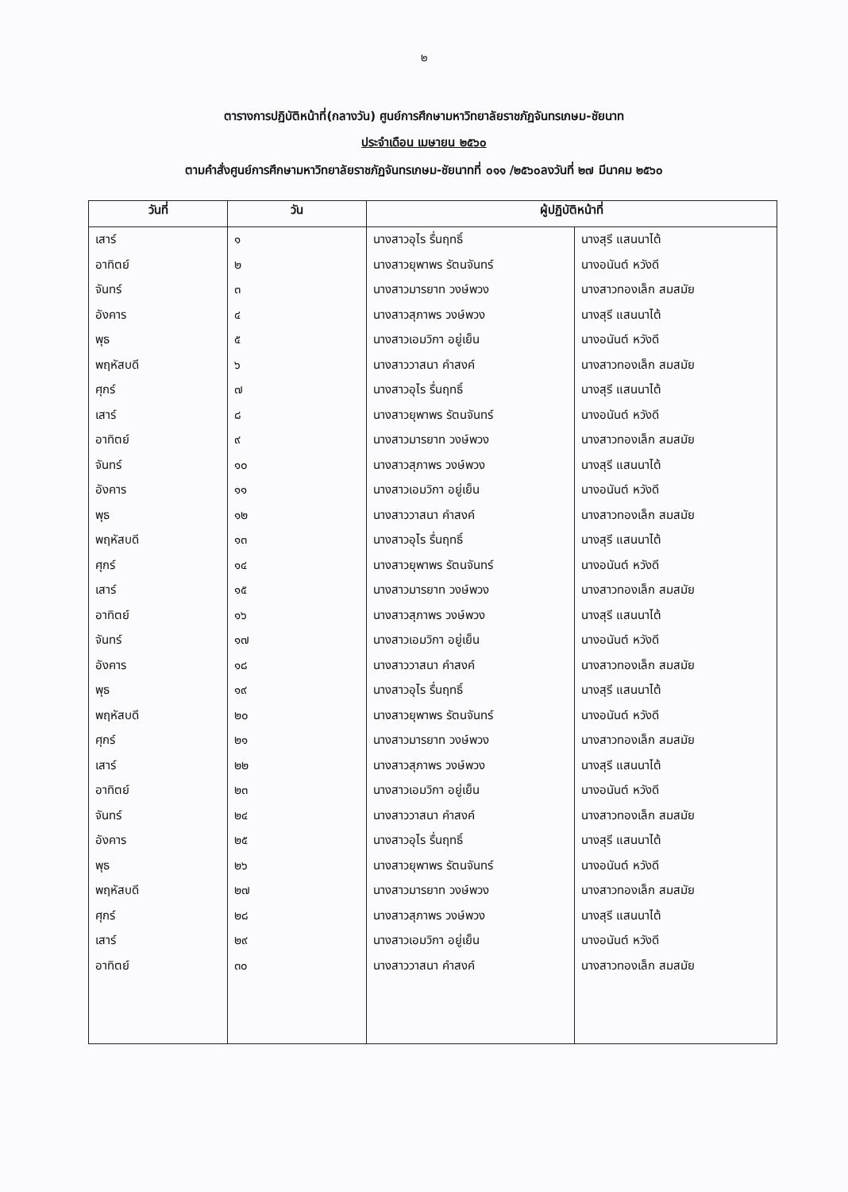๒
ตารางการปฏิบัติหน้าที่(กลางวัน) ศูนย์การศึกษามหาวิทยาลัยราชภัฏจันทรเกษม-ชัยนาท
ประจำเดือน เมษายน ๒๕๖๐
ตามคำสั่งศูนย์การศึกษามหาวิทยาลัยราชภัฏจันทรเกษม-ชัยนาทที่ ๐๑๑ /๒๕๖๐ลงวันที่ ๒๗ มีนาคม ๒๕๖๐
| วันที่ | วัน | ผู้ปฏิบัติหน้าที่ | |
| --- | --- | --- | --- |
| เสาร์ | ๑ | นางสาวอุไร รื่นฤทธิ์ | นางสุรี แสนนาไต้ |
| อาทิตย์ | ๒ | นางสาวยุพาพร รัตนจันทร์ | นางอนันต์ หวังดี |
| จันทร์ | ๓ | นางสาวมารยาท วงษ์พวง | นางสาวทองเล็ก สมสมัย |
| อังคาร | ๔ | นางสาวสุภาพร วงษ์พวง | นางสุรี แสนนาไต้ |
| พุธ | ๕ | นางสาวเอมวิกา อยู่เย็น | นางอนันต์ หวังดี |
| พฤหัสบดี | ๖ | นางสาววาสนา คำสงค์ | นางสาวทองเล็ก สมสมัย |
| ศุกร์ | ๗ | นางสาวอุไร รื่นฤทธิ์ | นางสุรี แสนนาไต้ |
| เสาร์ | ๘ | นางสาวยุพาพร รัตนจันทร์ | นางอนันต์ หวังดี |
| อาทิตย์ | ๙ | นางสาวมารยาท วงษ์พวง | นางสาวทองเล็ก สมสมัย |
| จันทร์ | ๑๐ | นางสาวสุภาพร วงษ์พวง | นางสุรี แสนนาไต้ |
| อังคาร | ๑๑ | นางสาวเอมวิกา อยู่เย็น | นางอนันต์ หวังดี |
| พุธ | ๑๒ | นางสาววาสนา คำสงค์ | นางสาวทองเล็ก สมสมัย |
| พฤหัสบดี | ๑๓ | นางสาวอุไร รื่นฤทธิ์ | นางสุรี แสนนาไต้ |
| ศุกร์ | ๑๔ | นางสาวยุพาพร รัตนจันทร์ | นางอนันต์ หวังดี |
| เสาร์ | ๑๕ | นางสาวมารยาท วงษ์พวง | นางสาวทองเล็ก สมสมัย |
| อาทิตย์ | ๑๖ | นางสาวสุภาพร วงษ์พวง | นางสุรี แสนนาไต้ |
| จันทร์ | ๑๗ | นางสาวเอมวิกา อยู่เย็น | นางอนันต์ หวังดี |
| อังคาร | ๑๘ | นางสาววาสนา คำสงค์ | นางสาวทองเล็ก สมสมัย |
| พุธ | ๑๙ | นางสาวอุไร รื่นฤทธิ์ | นางสุรี แสนนาไต้ |
| พฤหัสบดี | ๒๐ | นางสาวยุพาพร รัตนจันทร์ | นางอนันต์ หวังดี |
| ศุกร์ | ๒๑ | นางสาวมารยาท วงษ์พวง | นางสาวทองเล็ก สมสมัย |
| เสาร์ | ๒๒ | นางสาวสุภาพร วงษ์พวง | นางสุรี แสนนาไต้ |
| อาทิตย์ | ๒๓ | นางสาวเอมวิกา อยู่เย็น | นางอนันต์ หวังดี |
| จันทร์ | ๒๔ | นางสาววาสนา คำสงค์ | นางสาวทองเล็ก สมสมัย |
| อังคาร | ๒๕ | นางสาวอุไร รื่นฤทธิ์ | นางสุรี แสนนาไต้ |
| พุธ | ๒๖ | นางสาวยุพาพร รัตนจันทร์ | นางอนันต์ หวังดี |
| พฤหัสบดี | ๒๗ | นางสาวมารยาท วงษ์พวง | นางสาวทองเล็ก สมสมัย |
| ศุกร์ | ๒๘ | นางสาวสุภาพร วงษ์พวง | นางสุรี แสนนาไต้ |
| เสาร์ | ๒๙ | นางสาวเอมวิกา อยู่เย็น | นางอนันต์ หวังดี |
| อาทิตย์ | ๓๐ | นางสาววาสนา คำสงค์ | นางสาวทองเล็ก สมสมัย |